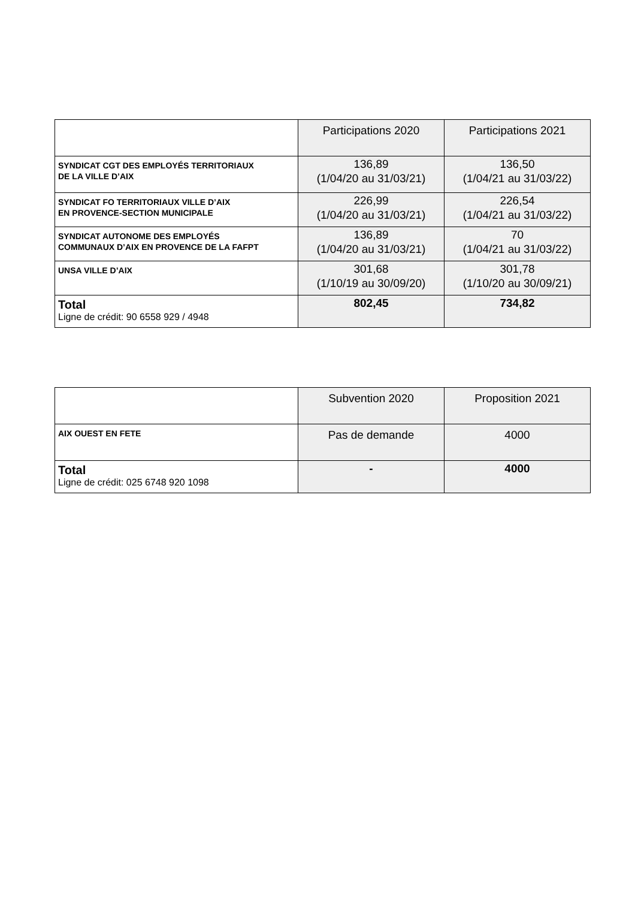| | Participations 2020 | Participations 2021 |
| --- | --- | --- |
| SYNDICAT CGT DES EMPLOYÉS TERRITORIAUX DE LA VILLE D’AIX | 136,89 (1/04/20 au 31/03/21) | 136,50 (1/04/21 au 31/03/22) |
| SYNDICAT FO TERRITORIAUX VILLE D’AIX EN PROVENCE-SECTION MUNICIPALE | 226,99 (1/04/20 au 31/03/21) | 226,54 (1/04/21 au 31/03/22) |
| SYNDICAT AUTONOME DES EMPLOYÉS COMMUNAUX D’AIX EN PROVENCE DE LA FAFPT | 136,89 (1/04/20 au 31/03/21) | 70 (1/04/21 au 31/03/22) |
| UNSA VILLE D’AIX | 301,68 (1/10/19 au 30/09/20) | 301,78 (1/10/20 au 30/09/21) |
| Total Ligne de crédit: 90 6558 929 / 4948 | 802,45 | 734,82 |
| | Subvention 2020 | Proposition 2021 |
| --- | --- | --- |
| AIX OUEST EN FETE | Pas de demande | 4000 |
| Total Ligne de crédit: 025 6748 920 1098 | - | 4000 |